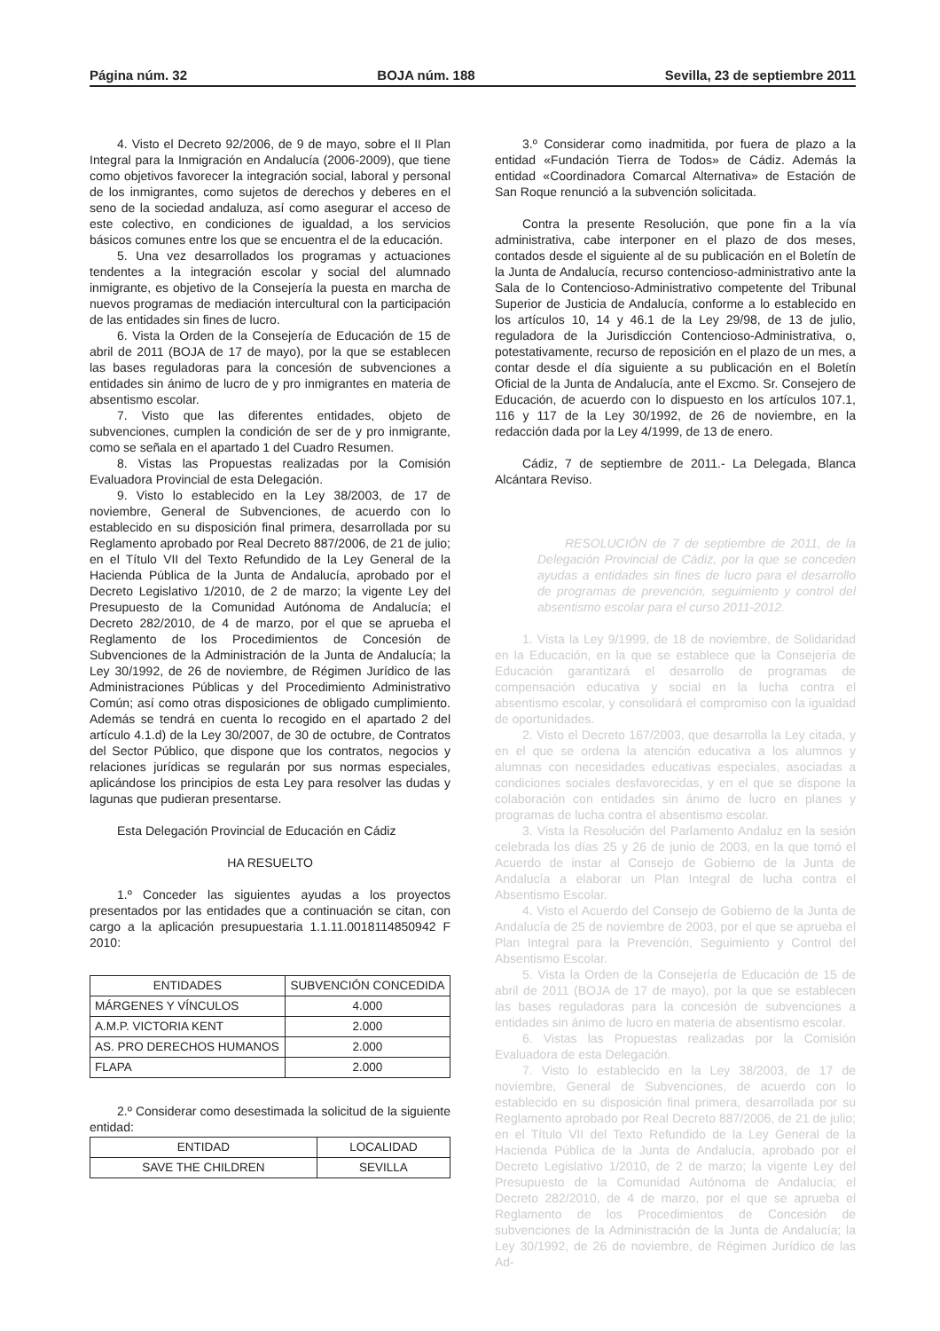Página núm. 32 BOJA núm. 188 Sevilla, 23 de septiembre 2011
4. Visto el Decreto 92/2006, de 9 de mayo, sobre el II Plan Integral para la Inmigración en Andalucía (2006-2009), que tiene como objetivos favorecer la integración social, laboral y personal de los inmigrantes, como sujetos de derechos y deberes en el seno de la sociedad andaluza, así como asegurar el acceso de este colectivo, en condiciones de igualdad, a los servicios básicos comunes entre los que se encuentra el de la educación.
5. Una vez desarrollados los programas y actuaciones tendentes a la integración escolar y social del alumnado inmigrante, es objetivo de la Consejería la puesta en marcha de nuevos programas de mediación intercultural con la participación de las entidades sin fines de lucro.
6. Vista la Orden de la Consejería de Educación de 15 de abril de 2011 (BOJA de 17 de mayo), por la que se establecen las bases reguladoras para la concesión de subvenciones a entidades sin ánimo de lucro de y pro inmigrantes en materia de absentismo escolar.
7. Visto que las diferentes entidades, objeto de subvenciones, cumplen la condición de ser de y pro inmigrante, como se señala en el apartado 1 del Cuadro Resumen.
8. Vistas las Propuestas realizadas por la Comisión Evaluadora Provincial de esta Delegación.
9. Visto lo establecido en la Ley 38/2003, de 17 de noviembre, General de Subvenciones, de acuerdo con lo establecido en su disposición final primera, desarrollada por su Reglamento aprobado por Real Decreto 887/2006, de 21 de julio; en el Título VII del Texto Refundido de la Ley General de la Hacienda Pública de la Junta de Andalucía, aprobado por el Decreto Legislativo 1/2010, de 2 de marzo; la vigente Ley del Presupuesto de la Comunidad Autónoma de Andalucía; el Decreto 282/2010, de 4 de marzo, por el que se aprueba el Reglamento de los Procedimientos de Concesión de Subvenciones de la Administración de la Junta de Andalucía; la Ley 30/1992, de 26 de noviembre, de Régimen Jurídico de las Administraciones Públicas y del Procedimiento Administrativo Común; así como otras disposiciones de obligado cumplimiento. Además se tendrá en cuenta lo recogido en el apartado 2 del artículo 4.1.d) de la Ley 30/2007, de 30 de octubre, de Contratos del Sector Público, que dispone que los contratos, negocios y relaciones jurídicas se regularán por sus normas especiales, aplicándose los principios de esta Ley para resolver las dudas y lagunas que pudieran presentarse.
Esta Delegación Provincial de Educación en Cádiz
HA RESUELTO
1.º Conceder las siguientes ayudas a los proyectos presentados por las entidades que a continuación se citan, con cargo a la aplicación presupuestaria 1.1.11.0018114850942 F 2010:
| ENTIDADES | SUBVENCIÓN CONCEDIDA |
| MÁRGENES Y VÍNCULOS | 4.000 |
| A.M.P. VICTORIA KENT | 2.000 |
| AS. PRO DERECHOS HUMANOS | 2.000 |
| FLAPA | 2.000 |
2.º Considerar como desestimada la solicitud de la siguiente entidad:
| ENTIDAD | LOCALIDAD |
| SAVE THE CHILDREN | SEVILLA |
3.º Considerar como inadmitida, por fuera de plazo a la entidad «Fundación Tierra de Todos» de Cádiz. Además la entidad «Coordinadora Comarcal Alternativa» de Estación de San Roque renunció a la subvención solicitada.
Contra la presente Resolución, que pone fin a la vía administrativa, cabe interponer en el plazo de dos meses, contados desde el siguiente al de su publicación en el Boletín de la Junta de Andalucía, recurso contencioso-administrativo ante la Sala de lo Contencioso-Administrativo competente del Tribunal Superior de Justicia de Andalucía, conforme a lo establecido en los artículos 10, 14 y 46.1 de la Ley 29/98, de 13 de julio, reguladora de la Jurisdicción Contencioso-Administrativa, o, potestativamente, recurso de reposición en el plazo de un mes, a contar desde el día siguiente a su publicación en el Boletín Oficial de la Junta de Andalucía, ante el Excmo. Sr. Consejero de Educación, de acuerdo con lo dispuesto en los artículos 107.1, 116 y 117 de la Ley 30/1992, de 26 de noviembre, en la redacción dada por la Ley 4/1999, de 13 de enero.
Cádiz, 7 de septiembre de 2011.- La Delegada, Blanca Alcántara Reviso.
RESOLUCIÓN de 7 de septiembre de 2011, de la Delegación Provincial de Cádiz, por la que se conceden ayudas a entidades sin fines de lucro para el desarrollo de programas de prevención, seguimiento y control del absentismo escolar para el curso 2011-2012.
1. Vista la Ley 9/1999, de 18 de noviembre, de Solidaridad en la Educación, en la que se establece que la Consejería de Educación garantizará el desarrollo de programas de compensación educativa y social en la lucha contra el absentismo escolar, y consolidará el compromiso con la igualdad de oportunidades.
2. Visto el Decreto 167/2003, que desarrolla la Ley citada, y en el que se ordena la atención educativa a los alumnos y alumnas con necesidades educativas especiales, asociadas a condiciones sociales desfavorecidas, y en el que se dispone la colaboración con entidades sin ánimo de lucro en planes y programas de lucha contra el absentismo escolar.
3. Vista la Resolución del Parlamento Andaluz en la sesión celebrada los días 25 y 26 de junio de 2003, en la que tomó el Acuerdo de instar al Consejo de Gobierno de la Junta de Andalucía a elaborar un Plan Integral de lucha contra el Absentismo Escolar.
4. Visto el Acuerdo del Consejo de Gobierno de la Junta de Andalucía de 25 de noviembre de 2003, por el que se aprueba el Plan Integral para la Prevención, Seguimiento y Control del Absentismo Escolar.
5. Vista la Orden de la Consejería de Educación de 15 de abril de 2011 (BOJA de 17 de mayo), por la que se establecen las bases reguladoras para la concesión de subvenciones a entidades sin ánimo de lucro en materia de absentismo escolar.
6. Vistas las Propuestas realizadas por la Comisión Evaluadora de esta Delegación.
7. Visto lo establecido en la Ley 38/2003, de 17 de noviembre, General de Subvenciones, de acuerdo con lo establecido en su disposición final primera, desarrollada por su Reglamento aprobado por Real Decreto 887/2006, de 21 de julio; en el Título VII del Texto Refundido de la Ley General de la Hacienda Pública de la Junta de Andalucía, aprobado por el Decreto Legislativo 1/2010, de 2 de marzo; la vigente Ley del Presupuesto de la Comunidad Autónoma de Andalucía; el Decreto 282/2010, de 4 de marzo, por el que se aprueba el Reglamento de los Procedimientos de Concesión de subvenciones de la Administración de la Junta de Andalucía; la Ley 30/1992, de 26 de noviembre, de Régimen Jurídico de las Ad-